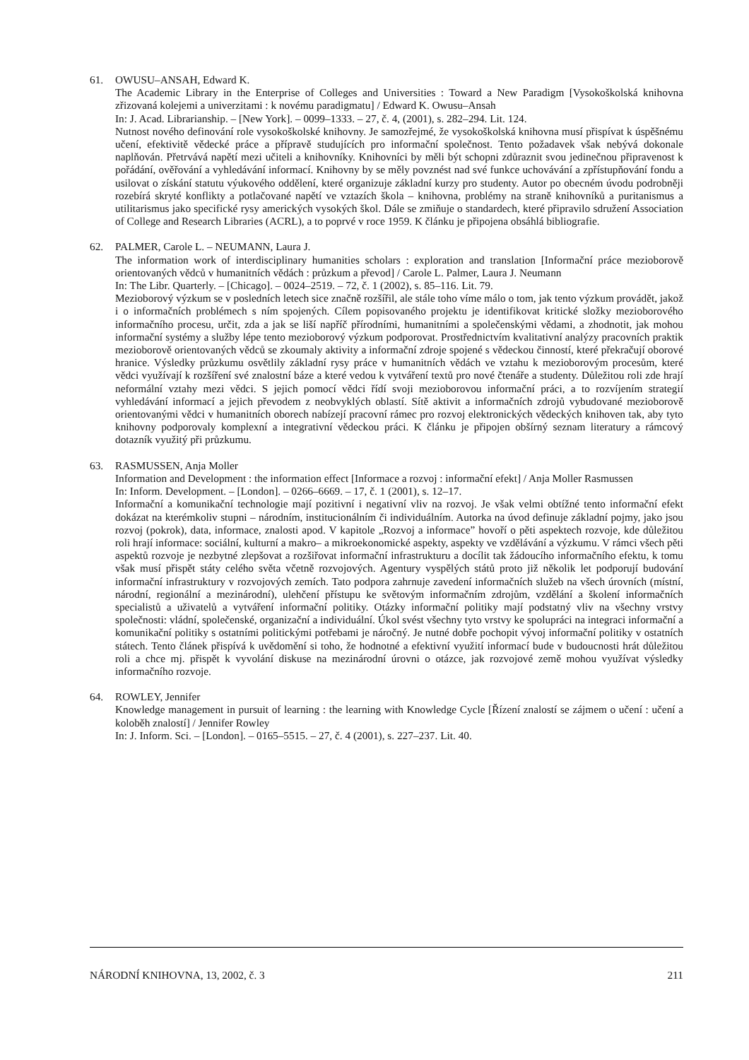61. OWUSU–ANSAH, Edward K.
The Academic Library in the Enterprise of Colleges and Universities : Toward a New Paradigm [Vysokoškolská knihovna zřizovaná kolejemi a univerzitami : k novému paradigmatu] / Edward K. Owusu–Ansah
In: J. Acad. Librarianship. – [New York]. – 0099–1333. – 27, č. 4, (2001), s. 282–294. Lit. 124.
Nutnost nového definování role vysokoškolské knihovny. Je samozřejmé, že vysokoškolská knihovna musí přispívat k úspěšnému učení, efektivitě vědecké práce a přípravě studujících pro informační společnost. Tento požadavek však nebývá dokonale naplňován. Přetrvává napětí mezi učiteli a knihovníky. Knihovníci by měli být schopni zdůraznit svou jedinečnou připravenost k pořádání, ověřování a vyhledávání informací. Knihovny by se měly povznést nad své funkce uchovávání a zpřístupňování fondu a usilovat o získání statutu výukového oddělení, které organizuje základní kurzy pro studenty. Autor po obecném úvodu podrobněji rozebírá skryté konflikty a potlačované napětí ve vztazích škola – knihovna, problémy na straně knihovníků a puritanismus a utilitarismus jako specifické rysy amerických vysokých škol. Dále se zmiňuje o standardech, které připravilo sdružení Association of College and Research Libraries (ACRL), a to poprvé v roce 1959. K článku je připojena obsáhlá bibliografie.
62. PALMER, Carole L. – NEUMANN, Laura J.
The information work of interdisciplinary humanities scholars : exploration and translation [Informační práce mezioborově orientovaných vědců v humanitních vědách : průzkum a převod] / Carole L. Palmer, Laura J. Neumann
In: The Libr. Quarterly. – [Chicago]. – 0024–2519. – 72, č. 1 (2002), s. 85–116. Lit. 79.
Mezioborový výzkum se v posledních letech sice značně rozšířil, ale stále toho víme málo o tom, jak tento výzkum provádět, jakož i o informačních problémech s ním spojených. Cílem popisovaného projektu je identifikovat kritické složky mezioborového informačního procesu, určit, zda a jak se liší napříč přírodními, humanitními a společenskými vědami, a zhodnotit, jak mohou informační systémy a služby lépe tento mezioborový výzkum podporovat. Prostřednictvím kvalitativní analýzy pracovních praktik mezioborově orientovaných vědců se zkoumaly aktivity a informační zdroje spojené s vědeckou činností, které překračují oborové hranice. Výsledky průzkumu osvětlily základní rysy práce v humanitních vědách ve vztahu k mezioborovým procesům, které vědci využívají k rozšíření své znalostní báze a které vedou k vytváření textů pro nové čtenáře a studenty. Důležitou roli zde hrají neformální vztahy mezi vědci. S jejich pomocí vědci řídí svoji mezioborovou informační práci, a to rozvíjením strategií vyhledávání informací a jejich převodem z neobvyklých oblastí. Sítě aktivit a informačních zdrojů vybudované mezioborově orientovanými vědci v humanitních oborech nabízejí pracovní rámec pro rozvoj elektronických vědeckých knihoven tak, aby tyto knihovny podporovaly komplexní a integrativní vědeckou práci. K článku je připojen obšírný seznam literatury a rámcový dotazník využitý při průzkumu.
63. RASMUSSEN, Anja Moller
Information and Development : the information effect [Informace a rozvoj : informační efekt] / Anja Moller Rasmussen
In: Inform. Development. – [London]. – 0266–6669. – 17, č. 1 (2001), s. 12–17.
Informační a komunikační technologie mají pozitivní i negativní vliv na rozvoj. Je však velmi obtížné tento informační efekt dokázat na kterémkoliv stupni – národním, institucionálním či individuálním. Autorka na úvod definuje základní pojmy, jako jsou rozvoj (pokrok), data, informace, znalosti apod. V kapitole „Rozvoj a informace” hovoří o pěti aspektech rozvoje, kde důležitou roli hrají informace: sociální, kulturní a makro– a mikroekonomické aspekty, aspekty ve vzdělávání a výzkumu. V rámci všech pěti aspektů rozvoje je nezbytné zlepšovat a rozšiřovat informační infrastrukturu a docílit tak žádoucího informačního efektu, k tomu však musí přispět státy celého světa včetně rozvojových. Agentury vyspělých států proto již několik let podporují budování informační infrastruktury v rozvojových zemích. Tato podpora zahrnuje zavedení informačních služeb na všech úrovních (místní, národní, regionální a mezinárodní), ulehčení přístupu ke světovým informačním zdrojům, vzdělání a školení informačních specialistů a uživatelů a vytváření informační politiky. Otázky informační politiky mají podstatný vliv na všechny vrstvy společnosti: vládní, společenské, organizační a individuální. Úkol svést všechny tyto vrstvy ke spolupráci na integraci informační a komunikační politiky s ostatními politickými potřebami je náročný. Je nutné dobře pochopit vývoj informační politiky v ostatních státech. Tento článek přispívá k uvědomění si toho, že hodnotné a efektivní využití informací bude v budoucnosti hrát důležitou roli a chce mj. přispět k vyvolání diskuse na mezinárodní úrovni o otázce, jak rozvojové země mohou využívat výsledky informačního rozvoje.
64. ROWLEY, Jennifer
Knowledge management in pursuit of learning : the learning with Knowledge Cycle [Řízení znalostí se zájmem o učení : učení a koloběh znalostí] / Jennifer Rowley
In: J. Inform. Sci. – [London]. – 0165–5515. – 27, č. 4 (2001), s. 227–237. Lit. 40.
NÁRODNÍ KNIHOVNA, 13, 2002, č. 3 211